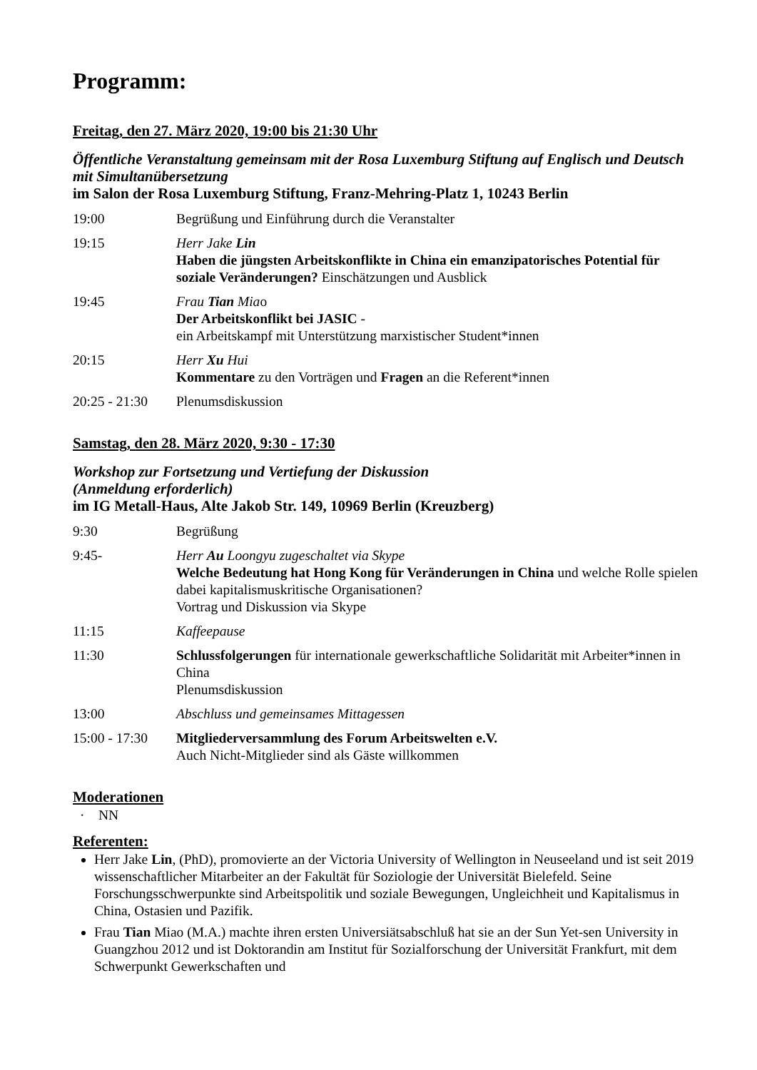Programm:
Freitag, den 27. März 2020, 19:00 bis 21:30 Uhr
Öffentliche Veranstaltung gemeinsam mit der Rosa Luxemburg Stiftung auf Englisch und Deutsch mit Simultanübersetzung
im Salon der Rosa Luxemburg Stiftung, Franz-Mehring-Platz 1, 10243 Berlin
| 19:00 | Begrüßung und Einführung durch die Veranstalter |
| 19:15 | Herr Jake Lin Haben die jüngsten Arbeitskonflikte in China ein emanzipatorisches Potential für soziale Veränderungen? Einschätzungen und Ausblick |
| 19:45 | Frau Tian Mia o Der Arbeitskonflikt bei JASIC - ein Arbeitskampf mit Unterstützung marxistischer Student*innen |
| 20:15 | Herr Xu Hui Kommentare zu den Vorträgen und Fragen an die Referent*innen |
| 20:25 - 21:30 | Plenumsdiskussion |
Samstag, den 28. März 2020, 9:30 - 17:30
Workshop zur Fortsetzung und Vertiefung der Diskussion
(Anmeldung erforderlich)
im IG Metall-Haus, Alte Jakob Str. 149, 10969 Berlin (Kreuzberg)
| 9:30 | Begrüßung |
| 9:45- | Herr Au Loongyu zugeschaltet via Skype Welche Bedeutung hat Hong Kong für Veränderungen in China und welche Rolle spielen dabei kapitalismuskritische Organisationen? Vortrag und Diskussion via Skype |
| 11:15 | Kaffeepause |
| 11:30 | Schlussfolgerungen für internationale gewerkschaftliche Solidarität mit Arbeiter*innen in China Plenumsdiskussion |
| 13:00 | Abschluss und gemeinsames Mittagessen |
| 15:00 - 17:30 | Mitgliederversammlung des Forum Arbeitswelten e.V. Auch Nicht-Mitglieder sind als Gäste willkommen |
Moderationen
· NN
Referenten:
Herr Jake Lin, (PhD), promovierte an der Victoria University of Wellington in Neuseeland und ist seit 2019 wissenschaftlicher Mitarbeiter an der Fakultät für Soziologie der Universität Bielefeld. Seine Forschungsschwerpunkte sind Arbeitspolitik und soziale Bewegungen, Ungleichheit und Kapitalismus in China, Ostasien und Pazifik.
Frau Tian Miao (M.A.) machte ihren ersten Universiätsabschluß hat sie an der Sun Yet-sen University in Guangzhou 2012 und ist Doktorandin am Institut für Sozialforschung der Universität Frankfurt, mit dem Schwerpunkt Gewerkschaften und